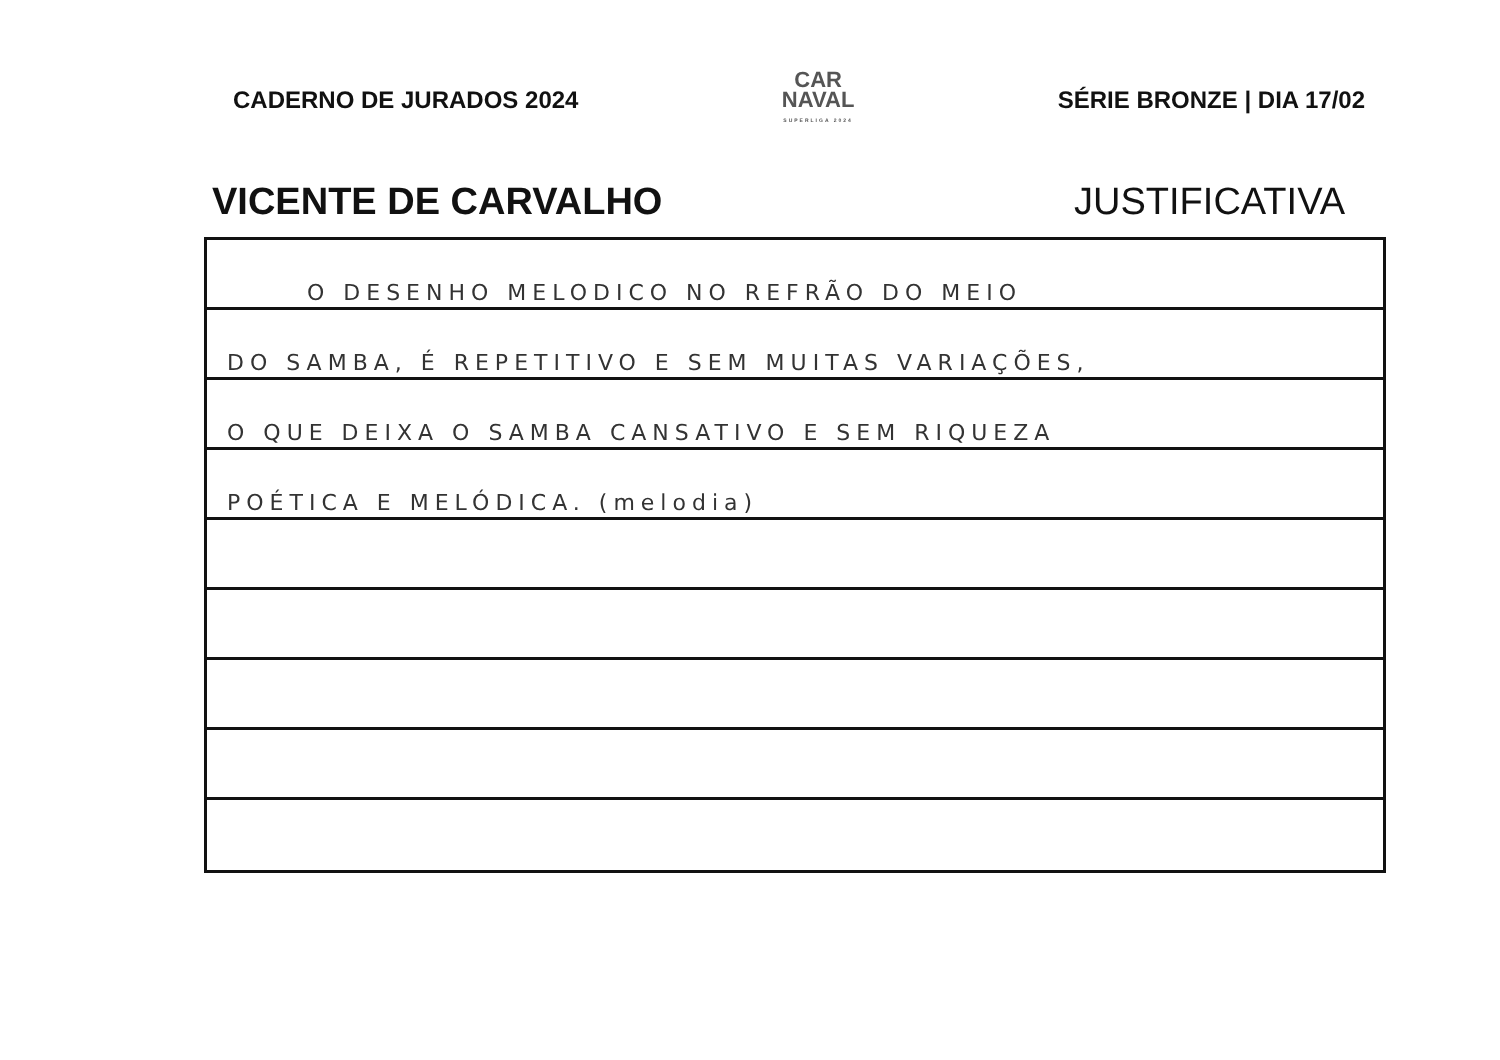CADERNO DE JURADOS 2024
CAR
NAVAL
SUPERLIGA 2024
SÉRIE BRONZE | DIA 17/02
VICENTE DE CARVALHO JUSTIFICATIVA
O DESENHO MELODICO NO REFRÃO DO MEIO
DO SAMBA, É REPETITIVO E SEM MUITAS VARIAÇÕES,
O QUE DEIXA O SAMBA CANSATIVO E SEM RIQUEZA
POÉTICA E MELÓDICA. (melodia)